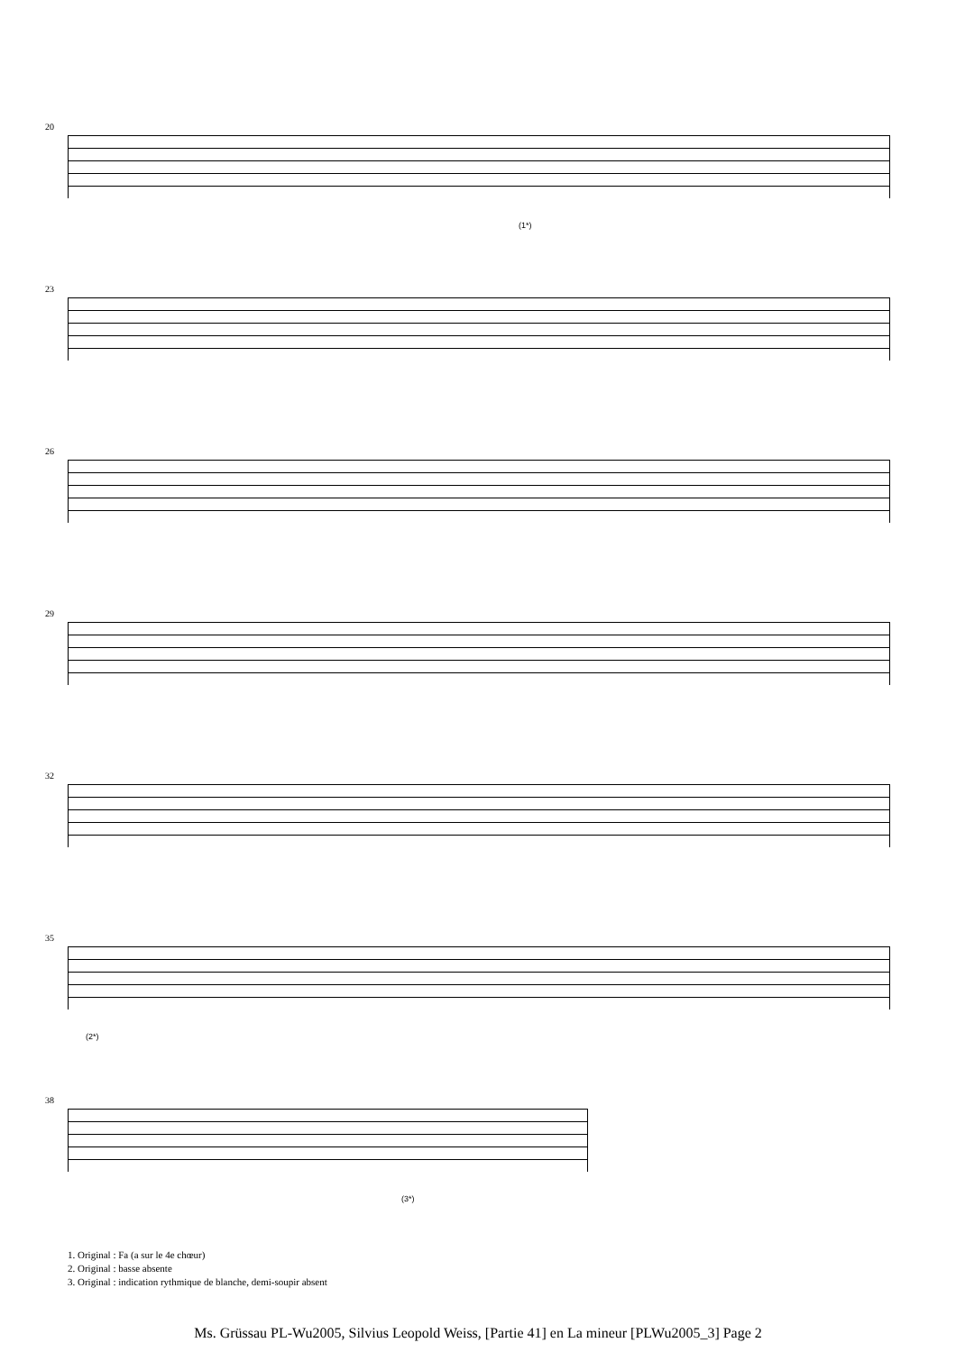20
(1*)
23
26
29
32
35
(2*)
38
(3*)
1. Original : Fa (a sur le 4e chœur)
2. Original : basse absente
3. Original : indication rythmique de blanche, demi-soupir absent
Ms. Grüssau PL-Wu2005, Silvius Leopold Weiss, [Partie 41] en La mineur [PLWu2005_3] Page 2